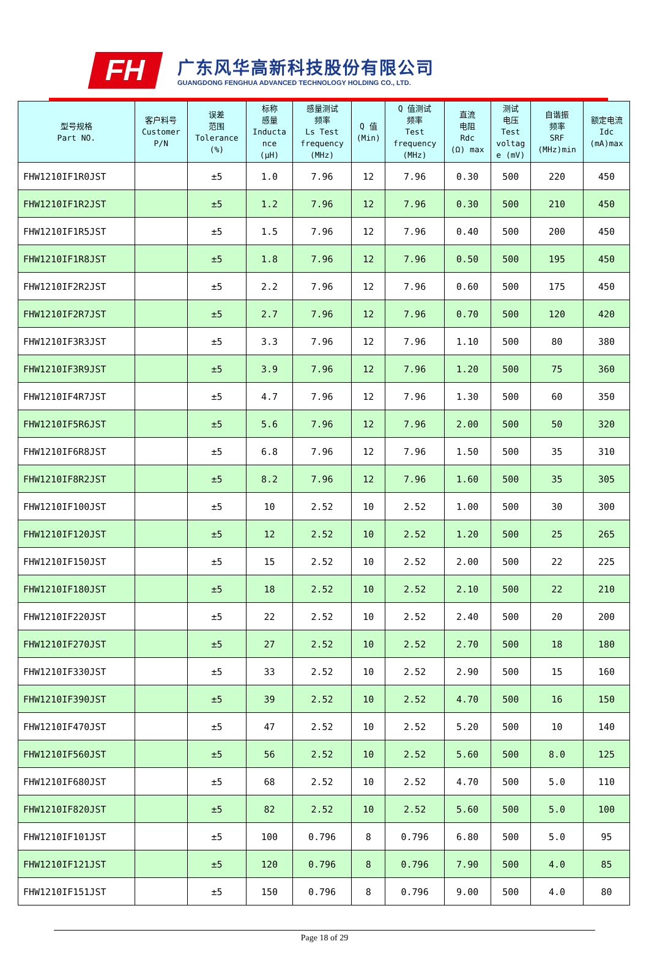FH
广东风华高新科技股份有限公司
GUANGDONG FENGHUA ADVANCED TECHNOLOGY HOLDING CO., LTD.
| 型号规格 Part NO. | 客户料号 Customer P/N | 误差 范围 Tolerance (%) | 标称 感量 Inducta nce (μH) | 感量测试 频率 Ls Test frequency (MHz) | Q 值 (Min) | Q 值测试 频率 Test frequency (MHz) | 直流 电阻 Rdc (Ω) max | 测试 电压 Test voltag e (mV) | 自谐振 频率 SRF (MHz)min | 额定电流 Idc (mA)max |
| --- | --- | --- | --- | --- | --- | --- | --- | --- | --- | --- |
| FHW1210IF1R0JST | | ±5 | 1.0 | 7.96 | 12 | 7.96 | 0.30 | 500 | 220 | 450 |
| FHW1210IF1R2JST | | ±5 | 1.2 | 7.96 | 12 | 7.96 | 0.30 | 500 | 210 | 450 |
| FHW1210IF1R5JST | | ±5 | 1.5 | 7.96 | 12 | 7.96 | 0.40 | 500 | 200 | 450 |
| FHW1210IF1R8JST | | ±5 | 1.8 | 7.96 | 12 | 7.96 | 0.50 | 500 | 195 | 450 |
| FHW1210IF2R2JST | | ±5 | 2.2 | 7.96 | 12 | 7.96 | 0.60 | 500 | 175 | 450 |
| FHW1210IF2R7JST | | ±5 | 2.7 | 7.96 | 12 | 7.96 | 0.70 | 500 | 120 | 420 |
| FHW1210IF3R3JST | | ±5 | 3.3 | 7.96 | 12 | 7.96 | 1.10 | 500 | 80 | 380 |
| FHW1210IF3R9JST | | ±5 | 3.9 | 7.96 | 12 | 7.96 | 1.20 | 500 | 75 | 360 |
| FHW1210IF4R7JST | | ±5 | 4.7 | 7.96 | 12 | 7.96 | 1.30 | 500 | 60 | 350 |
| FHW1210IF5R6JST | | ±5 | 5.6 | 7.96 | 12 | 7.96 | 2.00 | 500 | 50 | 320 |
| FHW1210IF6R8JST | | ±5 | 6.8 | 7.96 | 12 | 7.96 | 1.50 | 500 | 35 | 310 |
| FHW1210IF8R2JST | | ±5 | 8.2 | 7.96 | 12 | 7.96 | 1.60 | 500 | 35 | 305 |
| FHW1210IF100JST | | ±5 | 10 | 2.52 | 10 | 2.52 | 1.00 | 500 | 30 | 300 |
| FHW1210IF120JST | | ±5 | 12 | 2.52 | 10 | 2.52 | 1.20 | 500 | 25 | 265 |
| FHW1210IF150JST | | ±5 | 15 | 2.52 | 10 | 2.52 | 2.00 | 500 | 22 | 225 |
| FHW1210IF180JST | | ±5 | 18 | 2.52 | 10 | 2.52 | 2.10 | 500 | 22 | 210 |
| FHW1210IF220JST | | ±5 | 22 | 2.52 | 10 | 2.52 | 2.40 | 500 | 20 | 200 |
| FHW1210IF270JST | | ±5 | 27 | 2.52 | 10 | 2.52 | 2.70 | 500 | 18 | 180 |
| FHW1210IF330JST | | ±5 | 33 | 2.52 | 10 | 2.52 | 2.90 | 500 | 15 | 160 |
| FHW1210IF390JST | | ±5 | 39 | 2.52 | 10 | 2.52 | 4.70 | 500 | 16 | 150 |
| FHW1210IF470JST | | ±5 | 47 | 2.52 | 10 | 2.52 | 5.20 | 500 | 10 | 140 |
| FHW1210IF560JST | | ±5 | 56 | 2.52 | 10 | 2.52 | 5.60 | 500 | 8.0 | 125 |
| FHW1210IF680JST | | ±5 | 68 | 2.52 | 10 | 2.52 | 4.70 | 500 | 5.0 | 110 |
| FHW1210IF820JST | | ±5 | 82 | 2.52 | 10 | 2.52 | 5.60 | 500 | 5.0 | 100 |
| FHW1210IF101JST | | ±5 | 100 | 0.796 | 8 | 0.796 | 6.80 | 500 | 5.0 | 95 |
| FHW1210IF121JST | | ±5 | 120 | 0.796 | 8 | 0.796 | 7.90 | 500 | 4.0 | 85 |
| FHW1210IF151JST | | ±5 | 150 | 0.796 | 8 | 0.796 | 9.00 | 500 | 4.0 | 80 |
Page 18 of 29